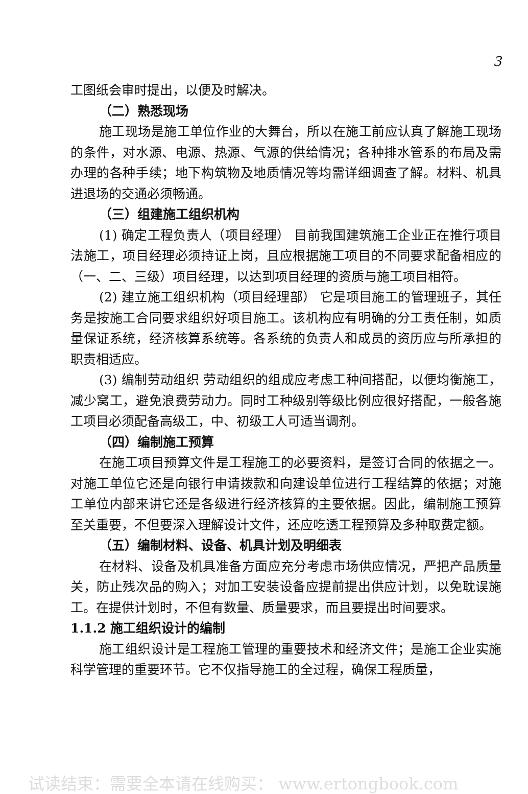3
工图纸会审时提出，以便及时解决。
（二）熟悉现场
施工现场是施工单位作业的大舞台，所以在施工前应认真了解施工现场的条件，对水源、电源、热源、气源的供给情况；各种排水管系的布局及需办理的各种手续；地下构筑物及地质情况等均需详细调查了解。材料、机具进退场的交通必须畅通。
（三）组建施工组织机构
(1) 确定工程负责人（项目经理） 目前我国建筑施工企业正在推行项目法施工，项目经理必须持证上岗，且应根据施工项目的不同要求配备相应的（一、二、三级）项目经理，以达到项目经理的资质与施工项目相符。
(2) 建立施工组织机构（项目经理部） 它是项目施工的管理班子，其任务是按施工合同要求组织好项目施工。该机构应有明确的分工责任制，如质量保证系统，经济核算系统等。各系统的负责人和成员的资历应与所承担的职责相适应。
(3) 编制劳动组织 劳动组织的组成应考虑工种间搭配，以便均衡施工，减少窝工，避免浪费劳动力。同时工种级别等级比例应很好搭配，一般各施工项目必须配备高级工，中、初级工人可适当调剂。
（四）编制施工预算
在施工项目预算文件是工程施工的必要资料，是签订合同的依据之一。对施工单位它还是向银行申请拨款和向建设单位进行工程结算的依据；对施工单位内部来讲它还是各级进行经济核算的主要依据。因此，编制施工预算至关重要，不但要深入理解设计文件，还应吃透工程预算及多种取费定额。
（五）编制材料、设备、机具计划及明细表
在材料、设备及机具准备方面应充分考虑市场供应情况，严把产品质量关，防止残次品的购入；对加工安装设备应提前提出供应计划，以免耽误施工。在提供计划时，不但有数量、质量要求，而且要提出时间要求。
1.1.2 施工组织设计的编制
施工组织设计是工程施工管理的重要技术和经济文件；是施工企业实施科学管理的重要环节。它不仅指导施工的全过程，确保工程质量，
试读结束：需要全本请在线购买： www.ertongbook.com